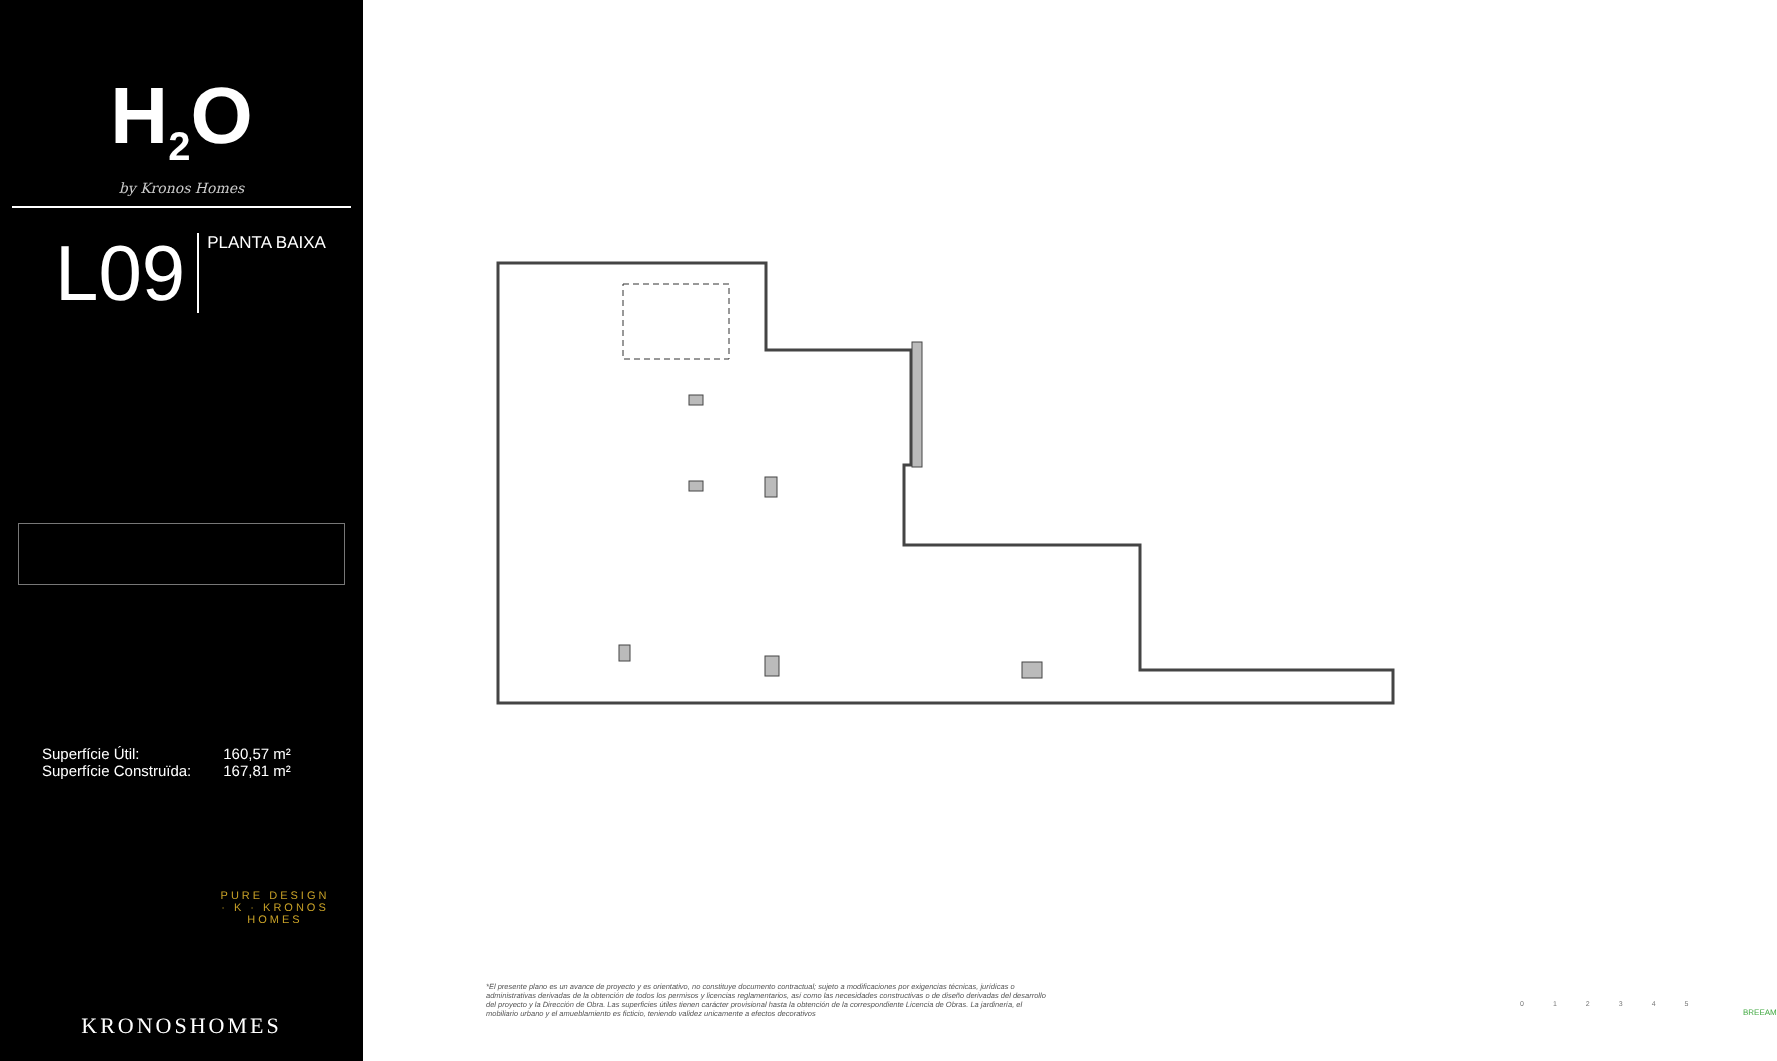H<sub>2</sub>O
by Kronos Homes
L09
PLANTA BAIXA
| Superfície Útil: | 160,57 m² |
| Superfície Construïda: | 167,81 m² |
PURE DESIGN · K · KRONOS HOMES
KRONOSHOMES
*El presente plano es un avance de proyecto y es orientativo, no constituye documento contractual; sujeto a modificaciones por exigencias técnicas, jurídicas o administrativas derivadas de la obtención de todos los permisos y licencias reglamentarios, así como las necesidades constructivas o de diseño derivadas del desarrollo del proyecto y la Dirección de Obra. Las superficies útiles tienen carácter provisional hasta la obtención de la correspondiente Licencia de Obras. La jardinería, el mobiliario urbano y el amueblamiento es ficticio, teniendo validez unicamente a efectos decorativos
012345
BREEAM